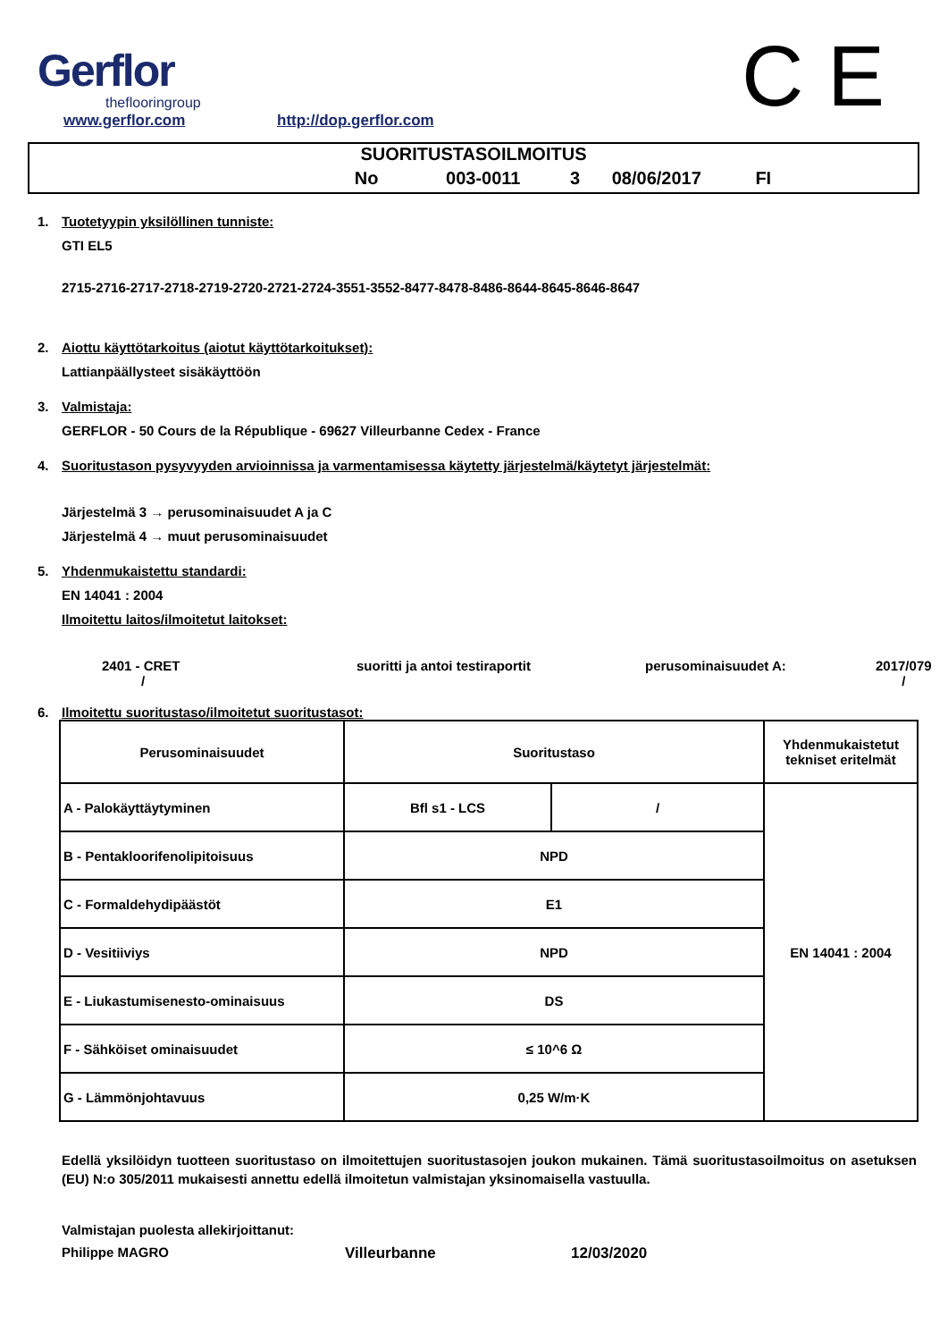Gerflor
theflooringroup
www.gerflor.com http://dop.gerflor.com C E
SUORITUSTASOILMOITUS
No 003-0011 3 08/06/2017 FI
1. Tuotetyypin yksilöllinen tunniste:
GTI EL5
2715-2716-2717-2718-2719-2720-2721-2724-3551-3552-8477-8478-8486-8644-8645-8646-8647
2. Aiottu käyttötarkoitus (aiotut käyttötarkoitukset):
Lattianpäällysteet sisäkäyttöön
3. Valmistaja:
GERFLOR - 50 Cours de la République - 69627 Villeurbanne Cedex - France
4. Suoritustason pysyvyyden arvioinnissa ja varmentamisessa käytetty järjestelmä/käytetyt järjestelmät:
Järjestelmä 3 → perusominaisuudet A ja C
Järjestelmä 4 → muut perusominaisuudet
5. Yhdenmukaistettu standardi:
EN 14041 : 2004
Ilmoitettu laitos/ilmoitetut laitokset:
2401 - CRET
/ suoritti ja antoi testiraportit perusominaisuudet A: 2017/079
/
6. Ilmoitettu suoritustaso/ilmoitetut suoritustasot:
| Perusominaisuudet | Suoritustaso | | Yhdenmukaistetut tekniset eritelmät |
| A - Palokäyttäytyminen | Bfl s1 - LCS | / | EN 14041 : 2004 |
| B - Pentakloorifenolipitoisuus | NPD | | |
| C - Formaldehydipäästöt | E1 | | |
| D - Vesitiiviys | NPD | | |
| E - Liukastumisenesto-ominaisuus | DS | | |
| F - Sähköiset ominaisuudet | ≤ 10^6 Ω | | |
| G - Lämmönjohtavuus | 0,25 W/m·K | | |
Edellä yksilöidyn tuotteen suoritustaso on ilmoitettujen suoritustasojen joukon mukainen. Tämä suoritustasoilmoitus on asetuksen (EU) N:o 305/2011 mukaisesti annettu edellä ilmoitetun valmistajan yksinomaisella vastuulla.
Valmistajan puolesta allekirjoittanut:
Philippe MAGRO Villeurbanne 12/03/2020